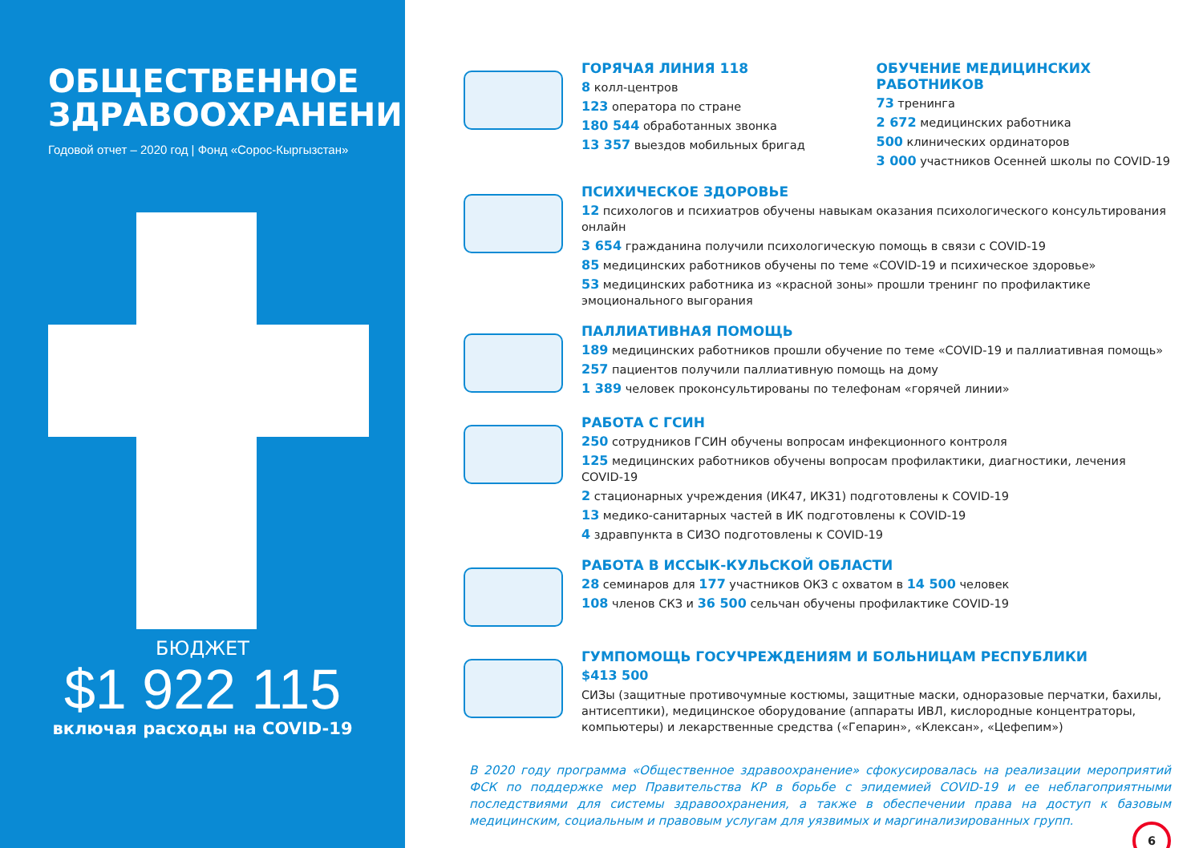ОБЩЕСТВЕННОЕ ЗДРАВООХРАНЕНИЕ
Годовой отчет – 2020 год | Фонд «Сорос-Кыргызстан»
БЮДЖЕТ
$1 922 115
включая расходы на COVID-19
ГОРЯЧАЯ ЛИНИЯ 118
8 колл-центров
123 оператора по стране
180 544 обработанных звонка
13 357 выездов мобильных бригад
ОБУЧЕНИЕ МЕДИЦИНСКИХ РАБОТНИКОВ
73 тренинга
2 672 медицинских работника
500 клинических ординаторов
3 000 участников Осенней школы по COVID-19
ПСИХИЧЕСКОЕ ЗДОРОВЬЕ
12 психологов и психиатров обучены навыкам оказания психологического консультирования онлайн
3 654 гражданина получили психологическую помощь в связи с COVID-19
85 медицинских работников обучены по теме «COVID-19 и психическое здоровье»
53 медицинских работника из «красной зоны» прошли тренинг по профилактике эмоционального выгорания
ПАЛЛИАТИВНАЯ ПОМОЩЬ
189 медицинских работников прошли обучение по теме «COVID-19 и паллиативная помощь»
257 пациентов получили паллиативную помощь на дому
1 389 человек проконсультированы по телефонам «горячей линии»
РАБОТА С ГСИН
250 сотрудников ГСИН обучены вопросам инфекционного контроля
125 медицинских работников обучены вопросам профилактики, диагностики, лечения COVID-19
2 стационарных учреждения (ИК47, ИК31) подготовлены к COVID-19
13 медико-санитарных частей в ИК подготовлены к COVID-19
4 здравпункта в СИЗО подготовлены к COVID-19
РАБОТА В ИССЫК-КУЛЬСКОЙ ОБЛАСТИ
28 семинаров для 177 участников ОКЗ с охватом в 14 500 человек
108 членов СКЗ и 36 500 сельчан обучены профилактике COVID-19
ГУМПОМОЩЬ ГОСУЧРЕЖДЕНИЯМ И БОЛЬНИЦАМ РЕСПУБЛИКИ
$413 500
СИЗы (защитные противочумные костюмы, защитные маски, одноразовые перчатки, бахилы, антисептики), медицинское оборудование (аппараты ИВЛ, кислородные концентраторы, компьютеры) и лекарственные средства («Гепарин», «Клексан», «Цефепим»)
В 2020 году программа «Общественное здравоохранение» сфокусировалась на реализации мероприятий ФСК по поддержке мер Правительства КР в борьбе с эпидемией COVID-19 и ее неблагоприятными последствиями для системы здравоохранения, а также в обеспечении права на доступ к базовым медицинским, социальным и правовым услугам для уязвимых и маргинализированных групп.
6